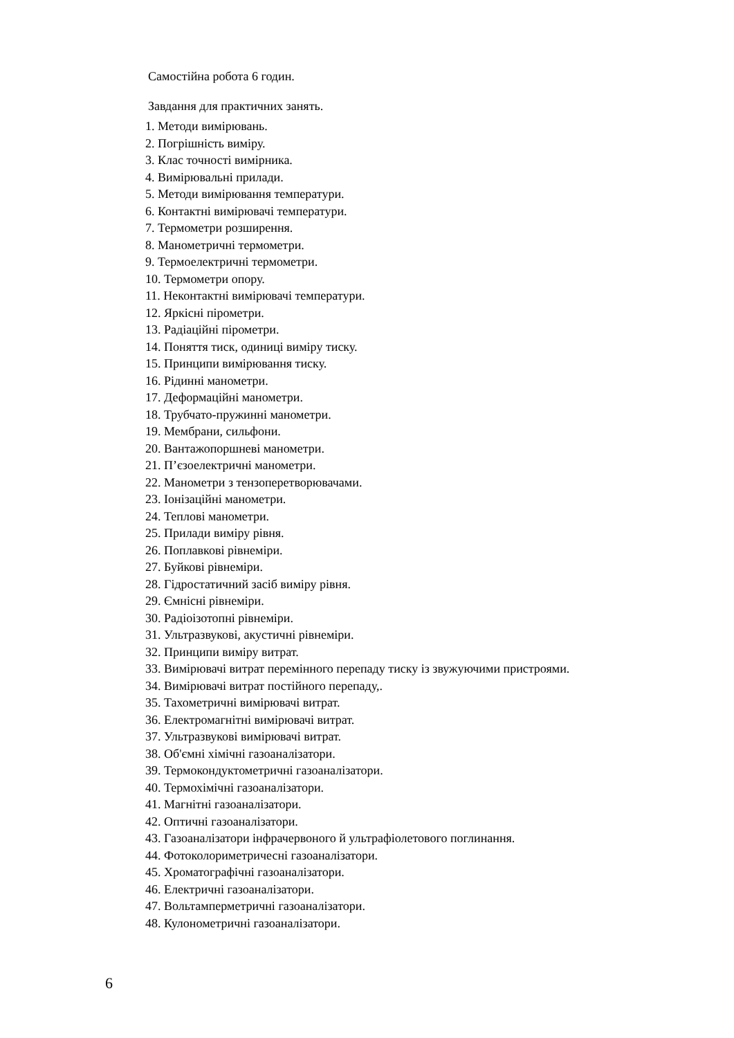Самостійна робота 6 годин.
Завдання для практичних занять.
1. Методи вимірювань.
2. Погрішність виміру.
3. Клас точності вимірника.
4. Вимірювальні прилади.
5. Методи вимірювання температури.
6. Контактні вимірювачі температури.
7. Термометри розширення.
8. Манометричні термометри.
9. Термоелектричні термометри.
10. Термометри опору.
11. Неконтактні вимірювачі температури.
12. Яркісні пірометри.
13. Радіаційні пірометри.
14. Поняття тиск, одиниці виміру тиску.
15. Принципи вимірювання тиску.
16. Рідинні манометри.
17. Деформаційні манометри.
18. Трубчато-пружинні манометри.
19. Мембрани, сильфони.
20. Вантажопоршневі манометри.
21. П’єзоелектричні манометри.
22. Манометри з тензоперетворювачами.
23. Іонізаційні манометри.
24. Теплові манометри.
25. Прилади виміру рівня.
26. Поплавкові рівнеміри.
27. Буйкові рівнеміри.
28. Гідростатичний засіб виміру рівня.
29. Ємнісні рівнеміри.
30. Радіоізотопні рівнеміри.
31. Ультразвукові, акустичні рівнеміри.
32. Принципи виміру витрат.
33. Вимірювачі витрат перемінного перепаду тиску із звужуючими пристроями.
34. Вимірювачі витрат постійного перепаду,.
35. Тахометричні вимірювачі витрат.
36. Електромагнітні вимірювачі витрат.
37. Ультразвукові вимірювачі витрат.
38. Об'ємні хімічні газоаналізатори.
39. Термокондуктометричні газоаналізатори.
40. Термохімічні газоаналізатори.
41. Магнітні газоаналізатори.
42. Оптичні газоаналізатори.
43. Газоаналізатори інфрачервоного й ультрафіолетового поглинання.
44. Фотоколориметричесні газоаналізатори.
45. Хроматографічні газоаналізатори.
46. Електричні газоаналізатори.
47. Вольтамперметричні газоаналізатори.
48. Кулонометричні газоаналізатори.
6